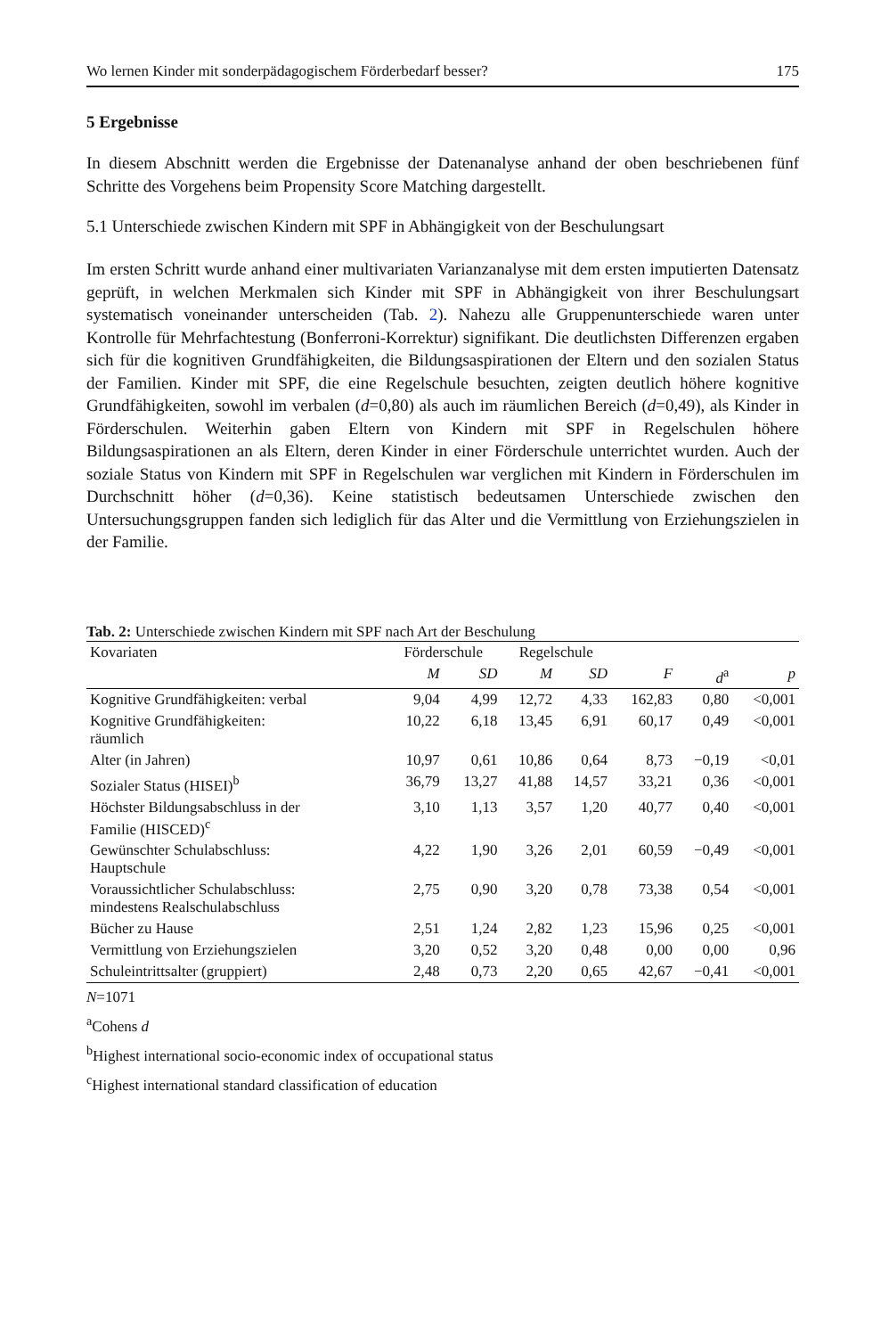Wo lernen Kinder mit sonderpädagogischem Förderbedarf besser? 175
5 Ergebnisse
In diesem Abschnitt werden die Ergebnisse der Datenanalyse anhand der oben beschriebenen fünf Schritte des Vorgehens beim Propensity Score Matching dargestellt.
5.1 Unterschiede zwischen Kindern mit SPF in Abhängigkeit von der Beschulungsart
Im ersten Schritt wurde anhand einer multivariaten Varianzanalyse mit dem ersten imputierten Datensatz geprüft, in welchen Merkmalen sich Kinder mit SPF in Abhängigkeit von ihrer Beschulungsart systematisch voneinander unterscheiden (Tab. 2). Nahezu alle Gruppenunterschiede waren unter Kontrolle für Mehrfachtestung (Bonferroni-Korrektur) signifikant. Die deutlichsten Differenzen ergaben sich für die kognitiven Grundfähigkeiten, die Bildungsaspirationen der Eltern und den sozialen Status der Familien. Kinder mit SPF, die eine Regelschule besuchten, zeigten deutlich höhere kognitive Grundfähigkeiten, sowohl im verbalen (d=0,80) als auch im räumlichen Bereich (d=0,49), als Kinder in Förderschulen. Weiterhin gaben Eltern von Kindern mit SPF in Regelschulen höhere Bildungsaspirationen an als Eltern, deren Kinder in einer Förderschule unterrichtet wurden. Auch der soziale Status von Kindern mit SPF in Regelschulen war verglichen mit Kindern in Förderschulen im Durchschnitt höher (d=0,36). Keine statistisch bedeutsamen Unterschiede zwischen den Untersuchungsgruppen fanden sich lediglich für das Alter und die Vermittlung von Erziehungszielen in der Familie.
Tab. 2: Unterschiede zwischen Kindern mit SPF nach Art der Beschulung
| Kovariaten | Förderschule | | Regelschule | | | | |
| --- | --- | --- | --- | --- | --- | --- | --- |
| | M | SD | M | SD | F | d<sup>a</sup> | p |
| Kognitive Grundfähigkeiten: verbal | 9,04 | 4,99 | 12,72 | 4,33 | 162,83 | 0,80 | <0,001 |
| Kognitive Grundfähigkeiten: räumlich | 10,22 | 6,18 | 13,45 | 6,91 | 60,17 | 0,49 | <0,001 |
| Alter (in Jahren) | 10,97 | 0,61 | 10,86 | 0,64 | 8,73 | −0,19 | <0,01 |
| Sozialer Status (HISEI)<sup>b</sup> | 36,79 | 13,27 | 41,88 | 14,57 | 33,21 | 0,36 | <0,001 |
| Höchster Bildungsabschluss in der Familie (HISCED)<sup>c</sup> | 3,10 | 1,13 | 3,57 | 1,20 | 40,77 | 0,40 | <0,001 |
| Gewünschter Schulabschluss: Hauptschule | 4,22 | 1,90 | 3,26 | 2,01 | 60,59 | −0,49 | <0,001 |
| Voraussichtlicher Schulabschluss: mindestens Realschulabschluss | 2,75 | 0,90 | 3,20 | 0,78 | 73,38 | 0,54 | <0,001 |
| Bücher zu Hause | 2,51 | 1,24 | 2,82 | 1,23 | 15,96 | 0,25 | <0,001 |
| Vermittlung von Erziehungszielen | 3,20 | 0,52 | 3,20 | 0,48 | 0,00 | 0,00 | 0,96 |
| Schuleintrittsalter (gruppiert) | 2,48 | 0,73 | 2,20 | 0,65 | 42,67 | −0,41 | <0,001 |
N=1071
<sup>a</sup> Cohens d
<sup>b</sup> Highest international socio-economic index of occupational status
<sup>c</sup> Highest international standard classification of education